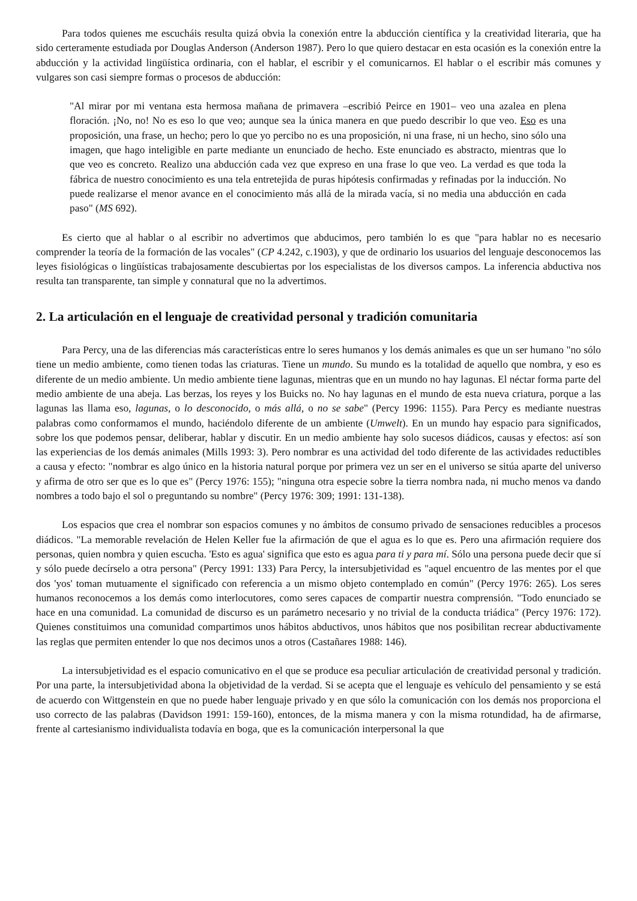Para todos quienes me escucháis resulta quizá obvia la conexión entre la abducción científica y la creatividad literaria, que ha sido certeramente estudiada por Douglas Anderson (Anderson 1987). Pero lo que quiero destacar en esta ocasión es la conexión entre la abducción y la actividad lingüística ordinaria, con el hablar, el escribir y el comunicarnos. El hablar o el escribir más comunes y vulgares son casi siempre formas o procesos de abducción:
"Al mirar por mi ventana esta hermosa mañana de primavera –escribió Peirce en 1901– veo una azalea en plena floración. ¡No, no! No es eso lo que veo; aunque sea la única manera en que puedo describir lo que veo. Eso es una proposición, una frase, un hecho; pero lo que yo percibo no es una proposición, ni una frase, ni un hecho, sino sólo una imagen, que hago inteligible en parte mediante un enunciado de hecho. Este enunciado es abstracto, mientras que lo que veo es concreto. Realizo una abducción cada vez que expreso en una frase lo que veo. La verdad es que toda la fábrica de nuestro conocimiento es una tela entretejida de puras hipótesis confirmadas y refinadas por la inducción. No puede realizarse el menor avance en el conocimiento más allá de la mirada vacía, si no media una abducción en cada paso" (MS 692).
Es cierto que al hablar o al escribir no advertimos que abducimos, pero también lo es que "para hablar no es necesario comprender la teoría de la formación de las vocales" (CP 4.242, c.1903), y que de ordinario los usuarios del lenguaje desconocemos las leyes fisiológicas o lingüísticas trabajosamente descubiertas por los especialistas de los diversos campos. La inferencia abductiva nos resulta tan transparente, tan simple y connatural que no la advertimos.
2. La articulación en el lenguaje de creatividad personal y tradición comunitaria
Para Percy, una de las diferencias más características entre lo seres humanos y los demás animales es que un ser humano "no sólo tiene un medio ambiente, como tienen todas las criaturas. Tiene un mundo. Su mundo es la totalidad de aquello que nombra, y eso es diferente de un medio ambiente. Un medio ambiente tiene lagunas, mientras que en un mundo no hay lagunas. El néctar forma parte del medio ambiente de una abeja. Las berzas, los reyes y los Buicks no. No hay lagunas en el mundo de esta nueva criatura, porque a las lagunas las llama eso, lagunas, o lo desconocido, o más allá, o no se sabe" (Percy 1996: 1155). Para Percy es mediante nuestras palabras como conformamos el mundo, haciéndolo diferente de un ambiente (Umwelt). En un mundo hay espacio para significados, sobre los que podemos pensar, deliberar, hablar y discutir. En un medio ambiente hay solo sucesos diádicos, causas y efectos: así son las experiencias de los demás animales (Mills 1993: 3). Pero nombrar es una actividad del todo diferente de las actividades reductibles a causa y efecto: "nombrar es algo único en la historia natural porque por primera vez un ser en el universo se sitúa aparte del universo y afirma de otro ser que es lo que es" (Percy 1976: 155); "ninguna otra especie sobre la tierra nombra nada, ni mucho menos va dando nombres a todo bajo el sol o preguntando su nombre" (Percy 1976: 309; 1991: 131-138).
Los espacios que crea el nombrar son espacios comunes y no ámbitos de consumo privado de sensaciones reducibles a procesos diádicos. "La memorable revelación de Helen Keller fue la afirmación de que el agua es lo que es. Pero una afirmación requiere dos personas, quien nombra y quien escucha. 'Esto es agua' significa que esto es agua para ti y para mí. Sólo una persona puede decir que sí y sólo puede decírselo a otra persona" (Percy 1991: 133) Para Percy, la intersubjetividad es "aquel encuentro de las mentes por el que dos 'yos' toman mutuamente el significado con referencia a un mismo objeto contemplado en común" (Percy 1976: 265). Los seres humanos reconocemos a los demás como interlocutores, como seres capaces de compartir nuestra comprensión. "Todo enunciado se hace en una comunidad. La comunidad de discurso es un parámetro necesario y no trivial de la conducta triádica" (Percy 1976: 172). Quienes constituimos una comunidad compartimos unos hábitos abductivos, unos hábitos que nos posibilitan recrear abductivamente las reglas que permiten entender lo que nos decimos unos a otros (Castañares 1988: 146).
La intersubjetividad es el espacio comunicativo en el que se produce esa peculiar articulación de creatividad personal y tradición. Por una parte, la intersubjetividad abona la objetividad de la verdad. Si se acepta que el lenguaje es vehículo del pensamiento y se está de acuerdo con Wittgenstein en que no puede haber lenguaje privado y en que sólo la comunicación con los demás nos proporciona el uso correcto de las palabras (Davidson 1991: 159-160), entonces, de la misma manera y con la misma rotundidad, ha de afirmarse, frente al cartesianismo individualista todavía en boga, que es la comunicación interpersonal la que